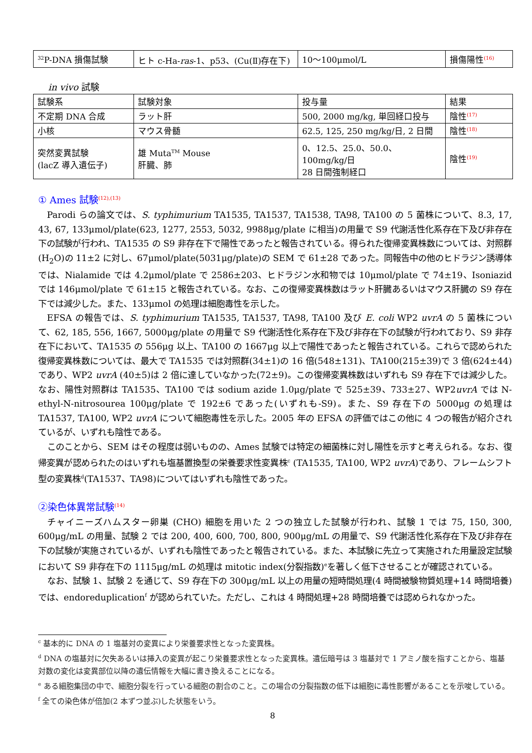| <sup>32</sup>P-DNA 損傷試験 | ヒト c-Ha- ras -1、p53、(Cu(Ⅱ)存在下) | 10～100μmol/L | 損傷陽性<sup>(16)</sup> |
in vivo 試験
| 試験系 | 試験対象 | 投与量 | 結果 |
| 不定期 DNA 合成 | ラット肝 | 500, 2000 mg/kg, 単回経口投与 | 陰性<sup>(17)</sup> |
| 小核 | マウス骨髄 | 62.5, 125, 250 mg/kg/日, 2 日間 | 陰性<sup>(18)</sup> |
| 突然変異試験 (lacZ 導入遺伝子) | 雄 Muta<sup>TM</sup> Mouse 肝臓、肺 | 0、12.5、25.0、50.0、100mg/kg/日 28 日間強制経口 | 陰性<sup>(19)</sup> |
① Ames 試験<sup>(12),(13)</sup>
Parodi らの論文では、S. typhimurium TA1535, TA1537, TA1538, TA98, TA100 の 5 菌株について、8.3, 17, 43, 67, 133μmol/plate(623, 1277, 2553, 5032, 9988μg/plate に相当)の用量で S9 代謝活性化系存在下及び非存在下の試験が行われ、TA1535 の S9 非存在下で陽性であったと報告されている。得られた復帰変異株数については、対照群(H<sub>2</sub>O)の 11±2 に対し、67μmol/plate(5031μg/plate)の SEM で 61±28 であった。同報告中の他のヒドラジン誘導体では、Nialamide では 4.2μmol/plate で 2586±203、ヒドラジン水和物では 10μmol/plate で 74±19、Isoniazid では 146μmol/plate で 61±15 と報告されている。なお、この復帰変異株数はラット肝臓あるいはマウス肝臓の S9 存在下では減少した。また、133μmol の処理は細胞毒性を示した。
EFSA の報告では、S. typhimurium TA1535, TA1537, TA98, TA100 及び E. coli WP2 uvrA の 5 菌株について、62, 185, 556, 1667, 5000μg/plate の用量で S9 代謝活性化系存在下及び非存在下の試験が行われており、S9 非存在下において、TA1535 の 556μg 以上、TA100 の 1667μg 以上で陽性であったと報告されている。これらで認められた復帰変異株数については、最大で TA1535 では対照群(34±1)の 16 倍(548±131)、TA100(215±39)で 3 倍(624±44)であり、WP2 uvrA (40±5)は 2 倍に達していなかった(72±9)。この復帰変異株数はいずれも S9 存在下では減少した。なお、陽性対照群は TA1535、TA100 では sodium azide 1.0μg/plate で 525±39、733±27、WP2uvrA では N-ethyl-N-nitrosourea 100μg/plate で 192±6 であった(いずれも-S9)。また、S9 存在下の 5000μg の処理は TA1537, TA100, WP2 uvrA について細胞毒性を示した。2005 年の EFSA の評価ではこの他に 4 つの報告が紹介されているが、いずれも陰性である。
このことから、SEM はその程度は弱いものの、Ames 試験では特定の細菌株に対し陽性を示すと考えられる。なお、復帰変異が認められたのはいずれも塩基置換型の栄養要求性変異株<sup>c</sup> (TA1535, TA100, WP2 uvrA)であり、フレームシフト型の変異株<sup>d</sup>(TA1537、TA98)についてはいずれも陰性であった。
②染色体異常試験<sup>(14)</sup>
チャイニーズハムスター卵巣 (CHO) 細胞を用いた 2 つの独立した試験が行われ、試験 1 では 75, 150, 300, 600μg/mL の用量、試験 2 では 200, 400, 600, 700, 800, 900μg/mL の用量で、S9 代謝活性化系存在下及び非存在下の試験が実施されているが、いずれも陰性であったと報告されている。また、本試験に先立って実施された用量設定試験において S9 非存在下の 1115μg/mL の処理は mitotic index(分裂指数)<sup>e</sup>を著しく低下させることが確認されている。
なお、試験 1、試験 2 を通じて、S9 存在下の 300μg/mL 以上の用量の短時間処理(4 時間被験物質処理+14 時間培養)では、endoreduplication<sup>f</sup> が認められていた。ただし、これは 4 時間処理+28 時間培養では認められなかった。
<sup>c</sup> 基本的に DNA の 1 塩基対の変異により栄養要求性となった変異株。
<sup>d</sup> DNA の塩基対に欠失あるいは挿入の変異が起こり栄養要求性となった変異株。遺伝暗号は 3 塩基対で 1 アミノ酸を指すことから、塩基対数の変化は変異部位以降の遺伝情報を大幅に書き換えることになる。
<sup>e</sup> ある細胞集団の中で、細胞分裂を行っている細胞の割合のこと。この場合の分裂指数の低下は細胞に毒性影響があることを示唆している。
<sup>f</sup> 全ての染色体が倍加(2 本ずつ並ぶ)した状態をいう。
8